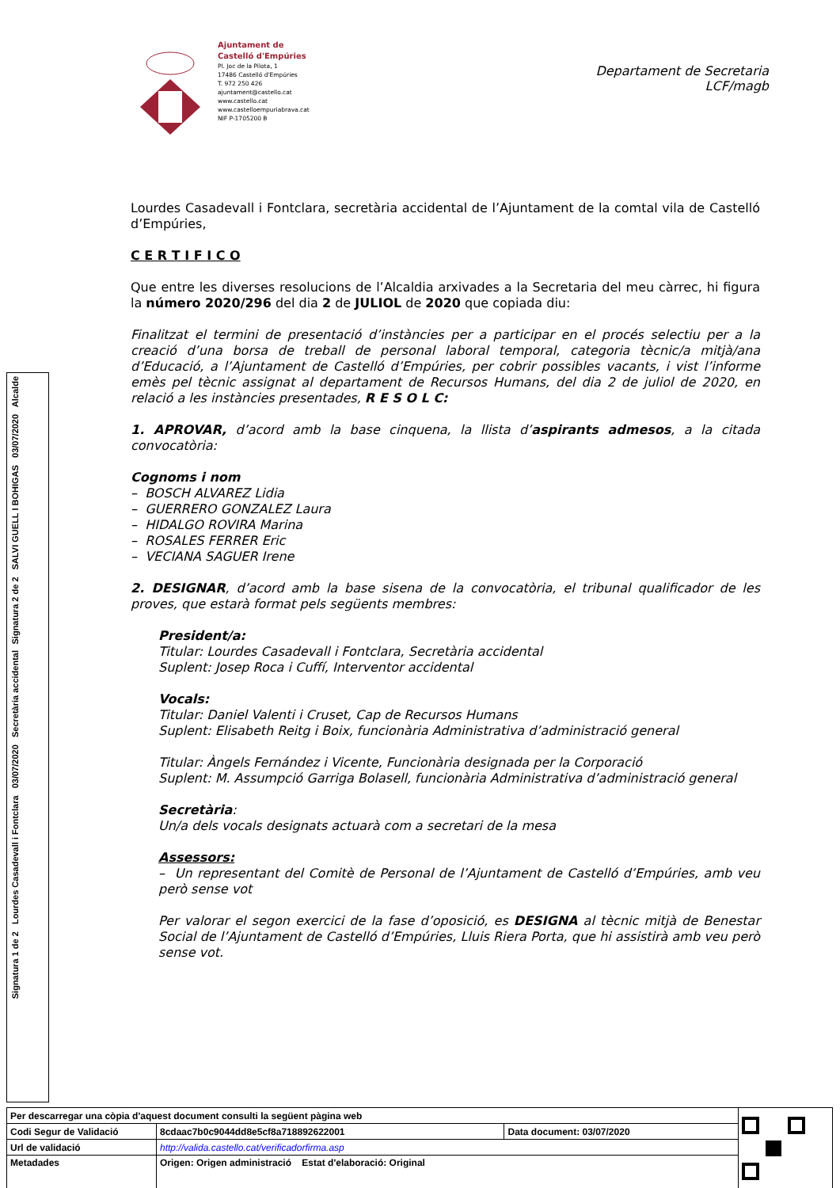Ajuntament de
Castelló d'Empúries
Pl. Joc de la Pilota, 1
17486 Castelló d'Empúries
T. 972 250 426
ajuntament@castello.cat
www.castello.cat
www.castelloempuriabrava.cat
NIF P-1705200 B
Departament de Secretaria
LCF/magb
Lourdes Casadevall i Fontclara, secretària accidental de l’Ajuntament de la comtal vila de Castelló d’Empúries,
C E R T I F I C O
Que entre les diverses resolucions de l’Alcaldia arxivades a la Secretaria del meu càrrec, hi figura la número 2020/296 del dia 2 de JULIOL de 2020 que copiada diu:
Finalitzat el termini de presentació d’instàncies per a participar en el procés selectiu per a la creació d’una borsa de treball de personal laboral temporal, categoria tècnic/a mitjà/ana d’Educació, a l’Ajuntament de Castelló d’Empúries, per cobrir possibles vacants, i vist l’informe emès pel tècnic assignat al departament de Recursos Humans, del dia 2 de juliol de 2020, en relació a les instàncies presentades, R E S O L C:
1. APROVAR, d’acord amb la base cinquena, la llista d’aspirants admesos, a la citada convocatòria:
Cognoms i nom
– BOSCH ALVAREZ Lidia
– GUERRERO GONZALEZ Laura
– HIDALGO ROVIRA Marina
– ROSALES FERRER Eric
– VECIANA SAGUER Irene
2. DESIGNAR, d’acord amb la base sisena de la convocatòria, el tribunal qualificador de les proves, que estarà format pels següents membres:
President/a:
Titular: Lourdes Casadevall i Fontclara, Secretària accidental
Suplent: Josep Roca i Cuffí, Interventor accidental
Vocals:
Titular: Daniel Valenti i Cruset, Cap de Recursos Humans
Suplent: Elisabeth Reitg i Boix, funcionària Administrativa d’administració general
Titular: Àngels Fernández i Vicente, Funcionària designada per la Corporació
Suplent: M. Assumpció Garriga Bolasell, funcionària Administrativa d’administració general
Secretària:
Un/a dels vocals designats actuarà com a secretari de la mesa
Assessors:
– Un representant del Comitè de Personal de l’Ajuntament de Castelló d’Empúries, amb veu però sense vot
Per valorar el segon exercici de la fase d’oposició, es DESIGNA al tècnic mitjà de Benestar Social de l’Ajuntament de Castelló d’Empúries, Lluis Riera Porta, que hi assistirà amb veu però sense vot.
Signatura 2 de 2 SALVI GUELL I BOHIGAS 03/07/2020 Alcalde
Signatura 1 de 2 Lourdes Casadevall i Fontclara 03/07/2020 Secretària accidental
| Per descarregar una còpia d'aquest document consulti la següent pàgina web | | | |
| Codi Segur de Validació | 8cdaac7b0c9044dd8e5cf8a718892622001 | Data document: 03/07/2020 | |
| Url de validació | http://valida.castello.cat/verificadorfirma.asp | | |
| Metadades | Origen: Origen administració Estat d'elaboració: Original | | |